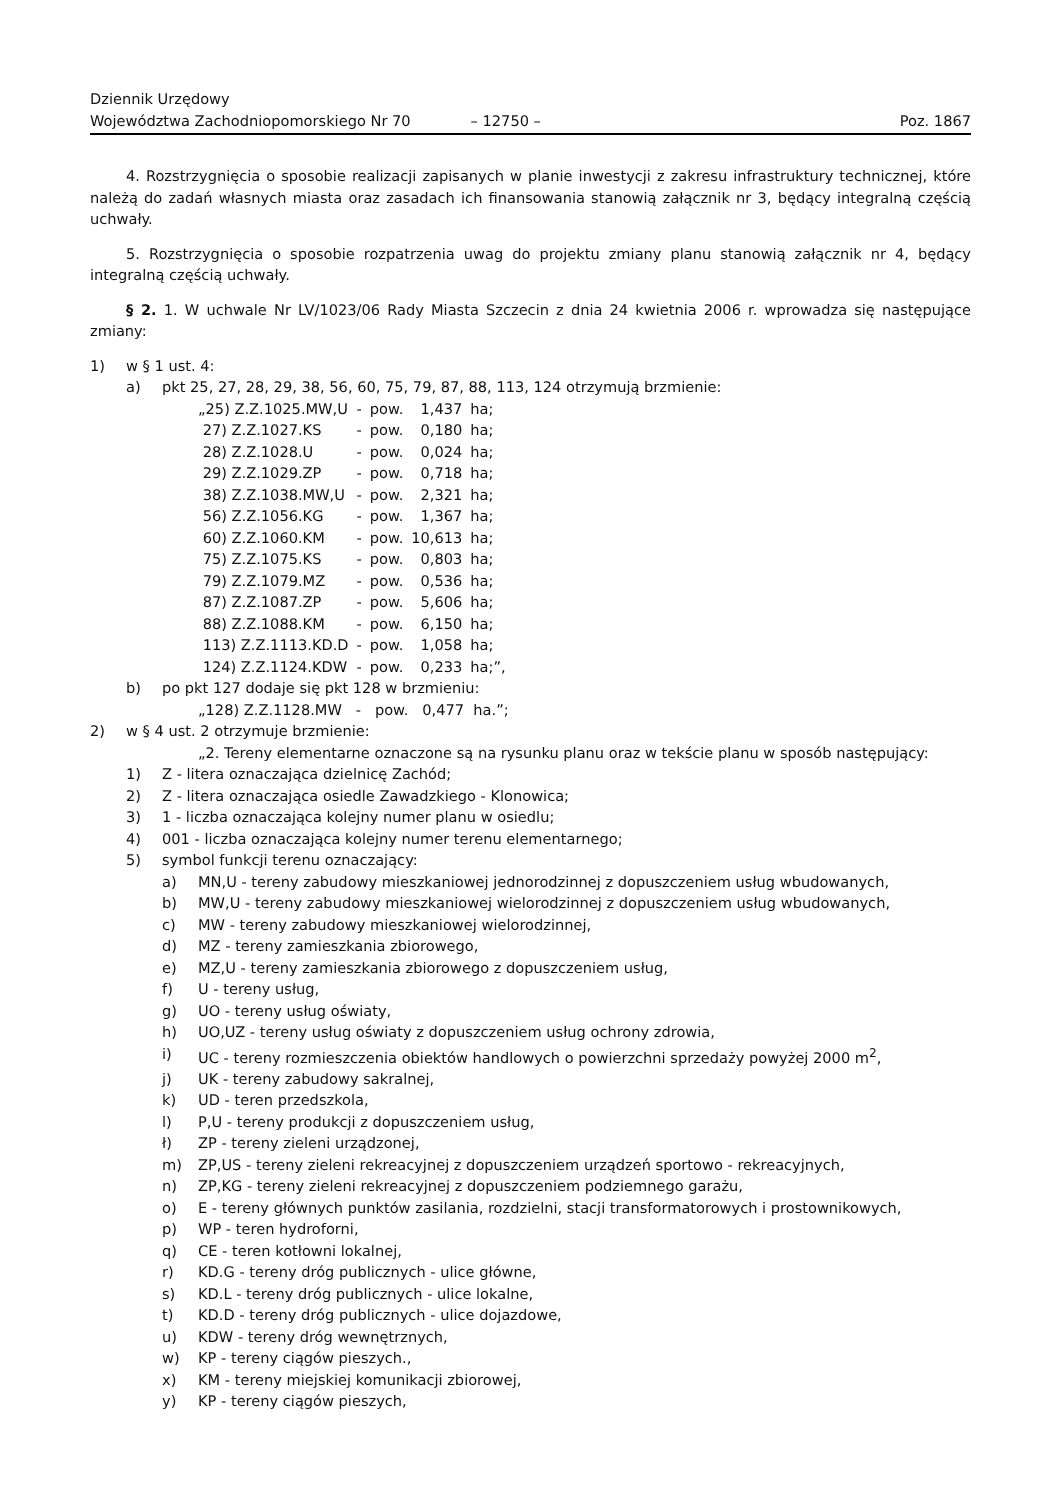Dziennik Urzędowy
Województwa Zachodniopomorskiego Nr 70
– 12750 –
Poz. 1867
4. Rozstrzygnięcia o sposobie realizacji zapisanych w planie inwestycji z zakresu infrastruktury technicznej, które należą do zadań własnych miasta oraz zasadach ich finansowania stanowią załącznik nr 3, będący integralną częścią uchwały.
5. Rozstrzygnięcia o sposobie rozpatrzenia uwag do projektu zmiany planu stanowią załącznik nr 4, będący integralną częścią uchwały.
§ 2. 1. W uchwale Nr LV/1023/06 Rady Miasta Szczecin z dnia 24 kwietnia 2006 r. wprowadza się następujące zmiany:
1) w § 1 ust. 4:
a) pkt 25, 27, 28, 29, 38, 56, 60, 75, 79, 87, 88, 113, 124 otrzymują brzmienie:
| „25) Z.Z.1025.MW,U | - | pow. | 1,437 | ha; |
| 27) Z.Z.1027.KS | - | pow. | 0,180 | ha; |
| 28) Z.Z.1028.U | - | pow. | 0,024 | ha; |
| 29) Z.Z.1029.ZP | - | pow. | 0,718 | ha; |
| 38) Z.Z.1038.MW,U | - | pow. | 2,321 | ha; |
| 56) Z.Z.1056.KG | - | pow. | 1,367 | ha; |
| 60) Z.Z.1060.KM | - | pow. | 10,613 | ha; |
| 75) Z.Z.1075.KS | - | pow. | 0,803 | ha; |
| 79) Z.Z.1079.MZ | - | pow. | 0,536 | ha; |
| 87) Z.Z.1087.ZP | - | pow. | 5,606 | ha; |
| 88) Z.Z.1088.KM | - | pow. | 6,150 | ha; |
| 113) Z.Z.1113.KD.D | - | pow. | 1,058 | ha; |
| 124) Z.Z.1124.KDW | - | pow. | 0,233 | ha;”, |
b) po pkt 127 dodaje się pkt 128 w brzmieniu:
„128) Z.Z.1128.MW - pow. 0,477 ha.”;
2) w § 4 ust. 2 otrzymuje brzmienie:
„2. Tereny elementarne oznaczone są na rysunku planu oraz w tekście planu w sposób następujący:
1) Z - litera oznaczająca dzielnicę Zachód;
2) Z - litera oznaczająca osiedle Zawadzkiego - Klonowica;
3) 1 - liczba oznaczająca kolejny numer planu w osiedlu;
4) 001 - liczba oznaczająca kolejny numer terenu elementarnego;
5) symbol funkcji terenu oznaczający:
a) MN,U - tereny zabudowy mieszkaniowej jednorodzinnej z dopuszczeniem usług wbudowanych,
b) MW,U - tereny zabudowy mieszkaniowej wielorodzinnej z dopuszczeniem usług wbudowanych,
c) MW - tereny zabudowy mieszkaniowej wielorodzinnej,
d) MZ - tereny zamieszkania zbiorowego,
e) MZ,U - tereny zamieszkania zbiorowego z dopuszczeniem usług,
f) U - tereny usług,
g) UO - tereny usług oświaty,
h) UO,UZ - tereny usług oświaty z dopuszczeniem usług ochrony zdrowia,
i) UC - tereny rozmieszczenia obiektów handlowych o powierzchni sprzedaży powyżej 2000 m<sup>2</sup>,
j) UK - tereny zabudowy sakralnej,
k) UD - teren przedszkola,
l) P,U - tereny produkcji z dopuszczeniem usług,
ł) ZP - tereny zieleni urządzonej,
m) ZP,US - tereny zieleni rekreacyjnej z dopuszczeniem urządzeń sportowo - rekreacyjnych,
n) ZP,KG - tereny zieleni rekreacyjnej z dopuszczeniem podziemnego garażu,
o) E - tereny głównych punktów zasilania, rozdzielni, stacji transformatorowych i prostownikowych,
p) WP - teren hydroforni,
q) CE - teren kotłowni lokalnej,
r) KD.G - tereny dróg publicznych - ulice główne,
s) KD.L - tereny dróg publicznych - ulice lokalne,
t) KD.D - tereny dróg publicznych - ulice dojazdowe,
u) KDW - tereny dróg wewnętrznych,
w) KP - tereny ciągów pieszych.,
x) KM - tereny miejskiej komunikacji zbiorowej,
y) KP - tereny ciągów pieszych,